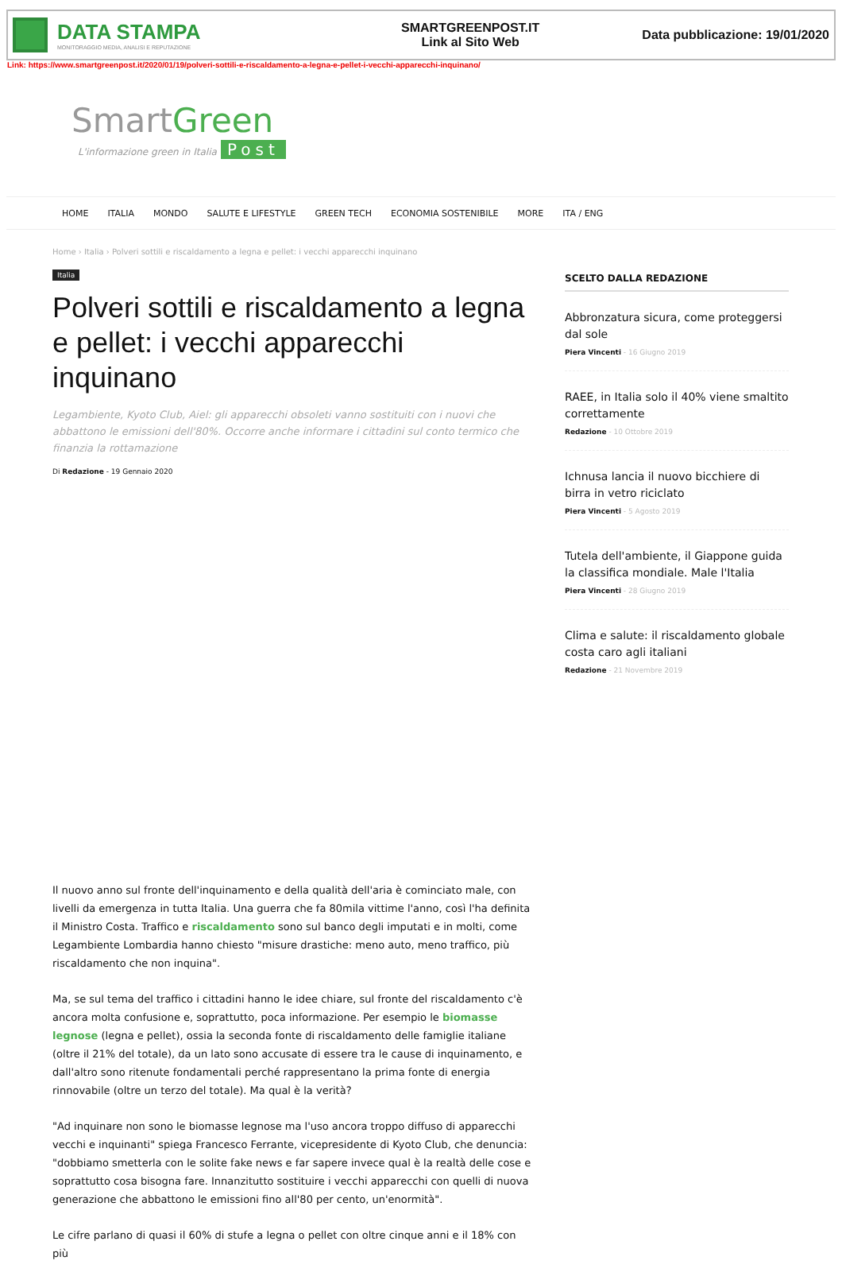DATA STAMPA
MONITORAGGIO MEDIA, ANALISI E REPUTAZIONE
SMARTGREENPOST.IT
Link al Sito Web
Data pubblicazione: 19/01/2020
Link: https://www.smartgreenpost.it/2020/01/19/polveri-sottili-e-riscaldamento-a-legna-e-pellet-i-vecchi-apparecchi-inquinano/
SmartGreen
L'informazione green in Italia Post
HOME ITALIA MONDO SALUTE E LIFESTYLE GREEN TECH ECONOMIA SOSTENIBILE MORE ITA / ENG
Home › Italia › Polveri sottili e riscaldamento a legna e pellet: i vecchi apparecchi inquinano
Italia
Polveri sottili e riscaldamento a legna e pellet: i vecchi apparecchi inquinano
Legambiente, Kyoto Club, Aiel: gli apparecchi obsoleti vanno sostituiti con i nuovi che abbattono le emissioni dell'80%. Occorre anche informare i cittadini sul conto termico che finanzia la rottamazione
Di Redazione - 19 Gennaio 2020
Il nuovo anno sul fronte dell'inquinamento e della qualità dell'aria è cominciato male, con livelli da emergenza in tutta Italia. Una guerra che fa 80mila vittime l'anno, così l'ha definita il Ministro Costa. Traffico e riscaldamento sono sul banco degli imputati e in molti, come Legambiente Lombardia hanno chiesto "misure drastiche: meno auto, meno traffico, più riscaldamento che non inquina".
Ma, se sul tema del traffico i cittadini hanno le idee chiare, sul fronte del riscaldamento c'è ancora molta confusione e, soprattutto, poca informazione. Per esempio le biomasse legnose (legna e pellet), ossia la seconda fonte di riscaldamento delle famiglie italiane (oltre il 21% del totale), da un lato sono accusate di essere tra le cause di inquinamento, e dall'altro sono ritenute fondamentali perché rappresentano la prima fonte di energia rinnovabile (oltre un terzo del totale). Ma qual è la verità?
"Ad inquinare non sono le biomasse legnose ma l'uso ancora troppo diffuso di apparecchi vecchi e inquinanti" spiega Francesco Ferrante, vicepresidente di Kyoto Club, che denuncia: "dobbiamo smetterla con le solite fake news e far sapere invece qual è la realtà delle cose e soprattutto cosa bisogna fare. Innanzitutto sostituire i vecchi apparecchi con quelli di nuova generazione che abbattono le emissioni fino all'80 per cento, un'enormità".
Le cifre parlano di quasi il 60% di stufe a legna o pellet con oltre cinque anni e il 18% con più
SCELTO DALLA REDAZIONE
Abbronzatura sicura, come proteggersi dal sole
Piera Vincenti - 16 Giugno 2019
RAEE, in Italia solo il 40% viene smaltito correttamente
Redazione - 10 Ottobre 2019
Ichnusa lancia il nuovo bicchiere di birra in vetro riciclato
Piera Vincenti - 5 Agosto 2019
Tutela dell'ambiente, il Giappone guida la classifica mondiale. Male l'Italia
Piera Vincenti - 28 Giugno 2019
Clima e salute: il riscaldamento globale costa caro agli italiani
Redazione - 21 Novembre 2019